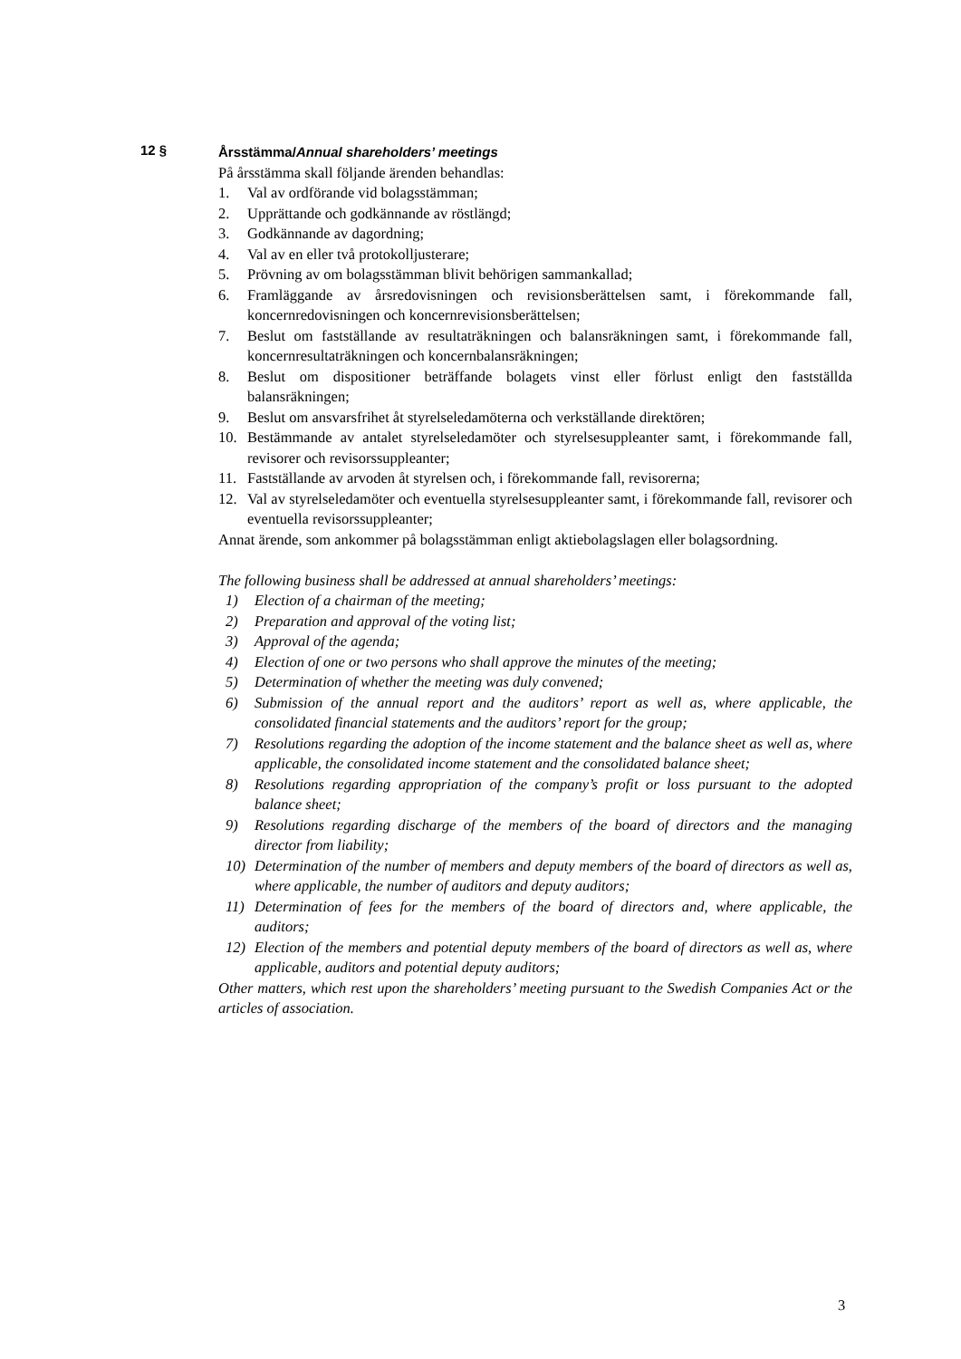12 §
Årsstämma/Annual shareholders’ meetings
På årsstämma skall följande ärenden behandlas:
1. Val av ordförande vid bolagsstämman;
2. Upprättande och godkännande av röstlängd;
3. Godkännande av dagordning;
4. Val av en eller två protokolljusterare;
5. Prövning av om bolagsstämman blivit behörigen sammankallad;
6. Framläggande av årsredovisningen och revisionsberättelsen samt, i förekommande fall, koncernredovisningen och koncernrevisionsberättelsen;
7. Beslut om fastställande av resultaträkningen och balansräkningen samt, i förekommande fall, koncernresultaträkningen och koncernbalansräkningen;
8. Beslut om dispositioner beträffande bolagets vinst eller förlust enligt den fastställda balansräkningen;
9. Beslut om ansvarsfrihet åt styrelseledamöterna och verkställande direktören;
10. Bestämmande av antalet styrelseledamöter och styrelsesuppleanter samt, i förekommande fall, revisorer och revisorssuppleanter;
11. Fastställande av arvoden åt styrelsen och, i förekommande fall, revisorerna;
12. Val av styrelseledamöter och eventuella styrelsesuppleanter samt, i förekommande fall, revisorer och eventuella revisorssuppleanter;
Annat ärende, som ankommer på bolagsstämman enligt aktiebolagslagen eller bolagsordning.
The following business shall be addressed at annual shareholders’ meetings:
1) Election of a chairman of the meeting;
2) Preparation and approval of the voting list;
3) Approval of the agenda;
4) Election of one or two persons who shall approve the minutes of the meeting;
5) Determination of whether the meeting was duly convened;
6) Submission of the annual report and the auditors’ report as well as, where applicable, the consolidated financial statements and the auditors’ report for the group;
7) Resolutions regarding the adoption of the income statement and the balance sheet as well as, where applicable, the consolidated income statement and the consolidated balance sheet;
8) Resolutions regarding appropriation of the company’s profit or loss pursuant to the adopted balance sheet;
9) Resolutions regarding discharge of the members of the board of directors and the managing director from liability;
10) Determination of the number of members and deputy members of the board of directors as well as, where applicable, the number of auditors and deputy auditors;
11) Determination of fees for the members of the board of directors and, where applicable, the auditors;
12) Election of the members and potential deputy members of the board of directors as well as, where applicable, auditors and potential deputy auditors;
Other matters, which rest upon the shareholders’ meeting pursuant to the Swedish Companies Act or the articles of association.
3